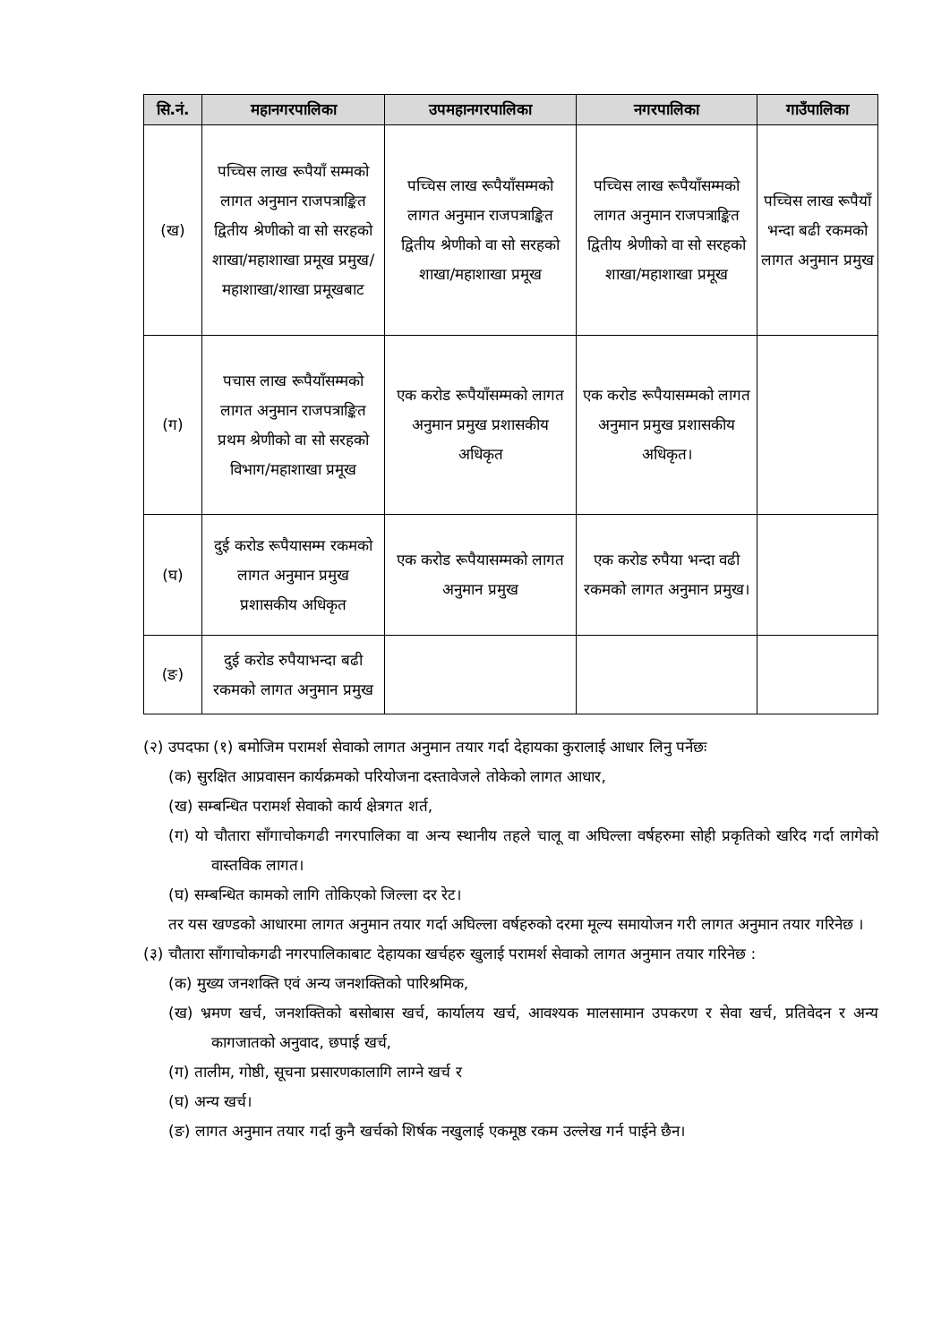| सि.नं. | महानगरपालिका | उपमहानगरपालिका | नगरपालिका | गाउँपालिका |
| --- | --- | --- | --- | --- |
| (ख) | पच्चिस लाख रूपैयाँ सम्मको लागत अनुमान राजपत्राङ्कित द्वितीय श्रेणीको वा सो सरहको शाखा/महाशाखा प्रमूख प्रमुख/महाशाखा/शाखा प्रमूखबाट | पच्चिस लाख रूपैयाँसम्मको लागत अनुमान राजपत्राङ्कित द्वितीय श्रेणीको वा सो सरहको शाखा/महाशाखा प्रमूख | पच्चिस लाख रूपैयाँसम्मको लागत अनुमान राजपत्राङ्कित द्वितीय श्रेणीको वा सो सरहको शाखा/महाशाखा प्रमूख | पच्चिस लाख रूपैयाँ भन्दा बढी रकमको लागत अनुमान प्रमुख |
| (ग) | पचास लाख रूपैयाँसम्मको लागत अनुमान राजपत्राङ्कित प्रथम श्रेणीको वा सो सरहको विभाग/महाशाखा प्रमूख | एक करोड रूपैयाँसम्मको लागत अनुमान प्रमुख प्रशासकीय अधिकृत | एक करोड रूपैयासम्मको लागत अनुमान प्रमुख प्रशासकीय अधिकृत। | |
| (घ) | दुई करोड रूपैयासम्म रकमको लागत अनुमान प्रमुख प्रशासकीय अधिकृत | एक करोड रूपैयासम्मको लागत अनुमान प्रमुख | एक करोड रुपैया भन्दा वढी रकमको लागत अनुमान प्रमुख। | |
| (ङ) | दुई करोड रुपैयाभन्दा बढी रकमको लागत अनुमान प्रमुख | | | |
(२) उपदफा (१) बमोजिम परामर्श सेवाको लागत अनुमान तयार गर्दा देहायका कुरालाई आधार लिनु पर्नेछः
(क) सुरक्षित आप्रवासन कार्यक्रमको परियोजना दस्तावेजले तोकेको लागत आधार,
(ख) सम्बन्धित परामर्श सेवाको कार्य क्षेत्रगत शर्त,
(ग) यो चौतारा साँगाचोकगढी नगरपालिका वा अन्य स्थानीय तहले चालू वा अघिल्ला वर्षहरुमा सोही प्रकृतिको खरिद गर्दा लागेको वास्तविक लागत।
(घ) सम्बन्धित कामको लागि तोकिएको जिल्ला दर रेट।
तर यस खण्डको आधारमा लागत अनुमान तयार गर्दा अघिल्ला वर्षहरुको दरमा मूल्य समायोजन गरी लागत अनुमान तयार गरिनेछ ।
(३) चौतारा साँगाचोकगढी नगरपालिकाबाट देहायका खर्चहरु खुलाई परामर्श सेवाको लागत अनुमान तयार गरिनेछ :
(क) मुख्य जनशक्ति एवं अन्य जनशक्तिको पारिश्रमिक,
(ख) भ्रमण खर्च, जनशक्तिको बसोबास खर्च, कार्यालय खर्च, आवश्यक मालसामान उपकरण र सेवा खर्च, प्रतिवेदन र अन्य कागजातको अनुवाद, छपाई खर्च,
(ग) तालीम, गोष्ठी, सूचना प्रसारणकालागि लाग्ने खर्च र
(घ) अन्य खर्च।
(ङ) लागत अनुमान तयार गर्दा कुनै खर्चको शिर्षक नखुलाई एकमूष्ठ रकम उल्लेख गर्न पाईने छैन।